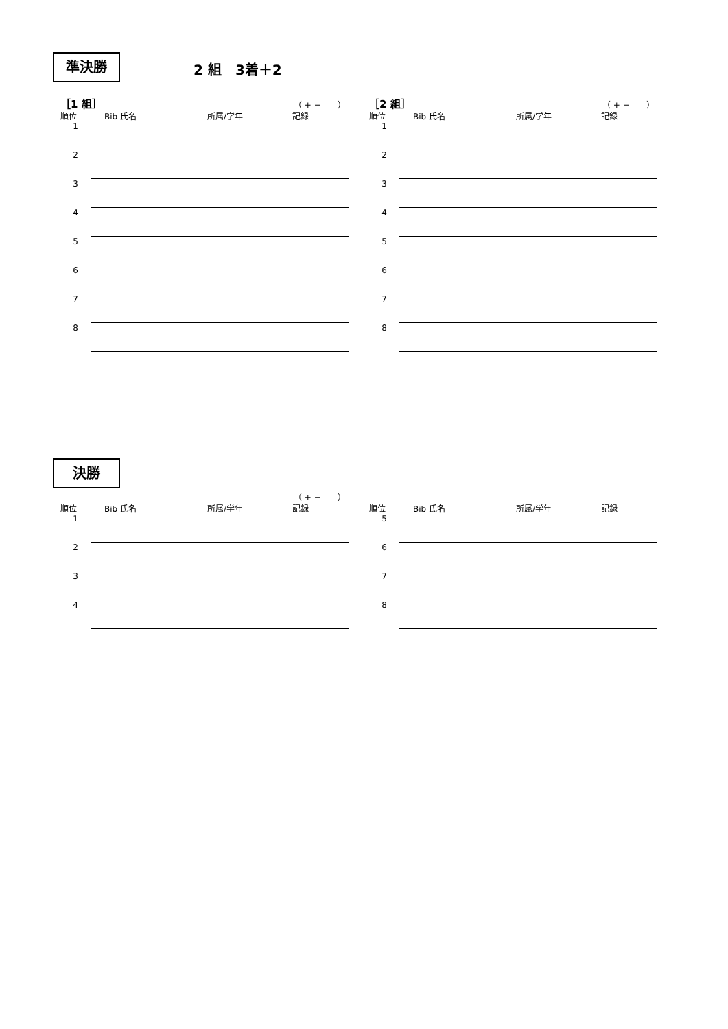準決勝 2 組　3着＋2
［1 組］ （ + −　　）
| 順位 | Bib 氏名 | 所属/学年 | 記録 |
| --- | --- | --- | --- |
| 1 | | | |
| 2 | | | |
| 3 | | | |
| 4 | | | |
| 5 | | | |
| 6 | | | |
| 7 | | | |
| 8 | | | |
［2 組］ （ + −　　）
| 順位 | Bib 氏名 | 所属/学年 | 記録 |
| --- | --- | --- | --- |
| 1 | | | |
| 2 | | | |
| 3 | | | |
| 4 | | | |
| 5 | | | |
| 6 | | | |
| 7 | | | |
| 8 | | | |
決勝
（ + −　　）
| 順位 | Bib 氏名 | 所属/学年 | 記録 |
| --- | --- | --- | --- |
| 1 | | | |
| 2 | | | |
| 3 | | | |
| 4 | | | |
| 順位 | Bib 氏名 | 所属/学年 | 記録 |
| --- | --- | --- | --- |
| 5 | | | |
| 6 | | | |
| 7 | | | |
| 8 | | | |